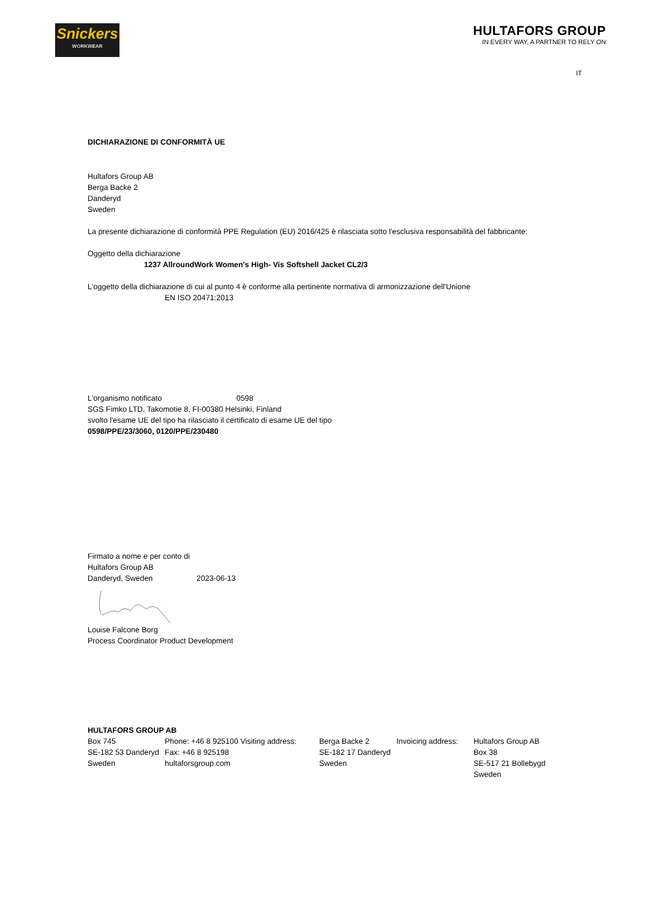Snickers
WORKWEAR
HULTAFORS GROUP
IN EVERY WAY, A PARTNER TO RELY ON
IT
DICHIARAZIONE DI CONFORMITÀ UE
Hultafors Group AB
Berga Backe 2
Danderyd
Sweden
La presente dichiarazione di conformità PPE Regulation (EU) 2016/425 è rilasciata sotto l'esclusiva responsabilità del fabbricante:
Oggetto della dichiarazione
1237 AllroundWork Women's High- Vis Softshell Jacket CL2/3
L'oggetto della dichiarazione di cui al punto 4 è conforme alla pertinente normativa di armonizzazione dell'Unione
EN ISO 20471:2013
L'organismo notificato 0598
SGS Fimko LTD, Takomotie 8, FI-00380 Helsinki, Finland
svolto l'esame UE del tipo ha rilasciato il certificato di esame UE del tipo
0598/PPE/23/3060, 0120/PPE/230480
Firmato a nome e per conto di
Hultafors Group AB
Danderyd, Sweden 2023-06-13
Louise Falcone Borg
Process Coordinator Product Development
HULTAFORS GROUP AB
| Box 745 | Phone: +46 8 925100 Visiting address: | Berga Backe 2 | Invoicing address: | Hultafors Group AB |
| SE-182 53 Danderyd | Fax: +46 8 925198 | SE-182 17 Danderyd | | Box 38 |
| Sweden | hultaforsgroup.com | Sweden | | SE-517 21 Bollebygd |
| | | | | Sweden |